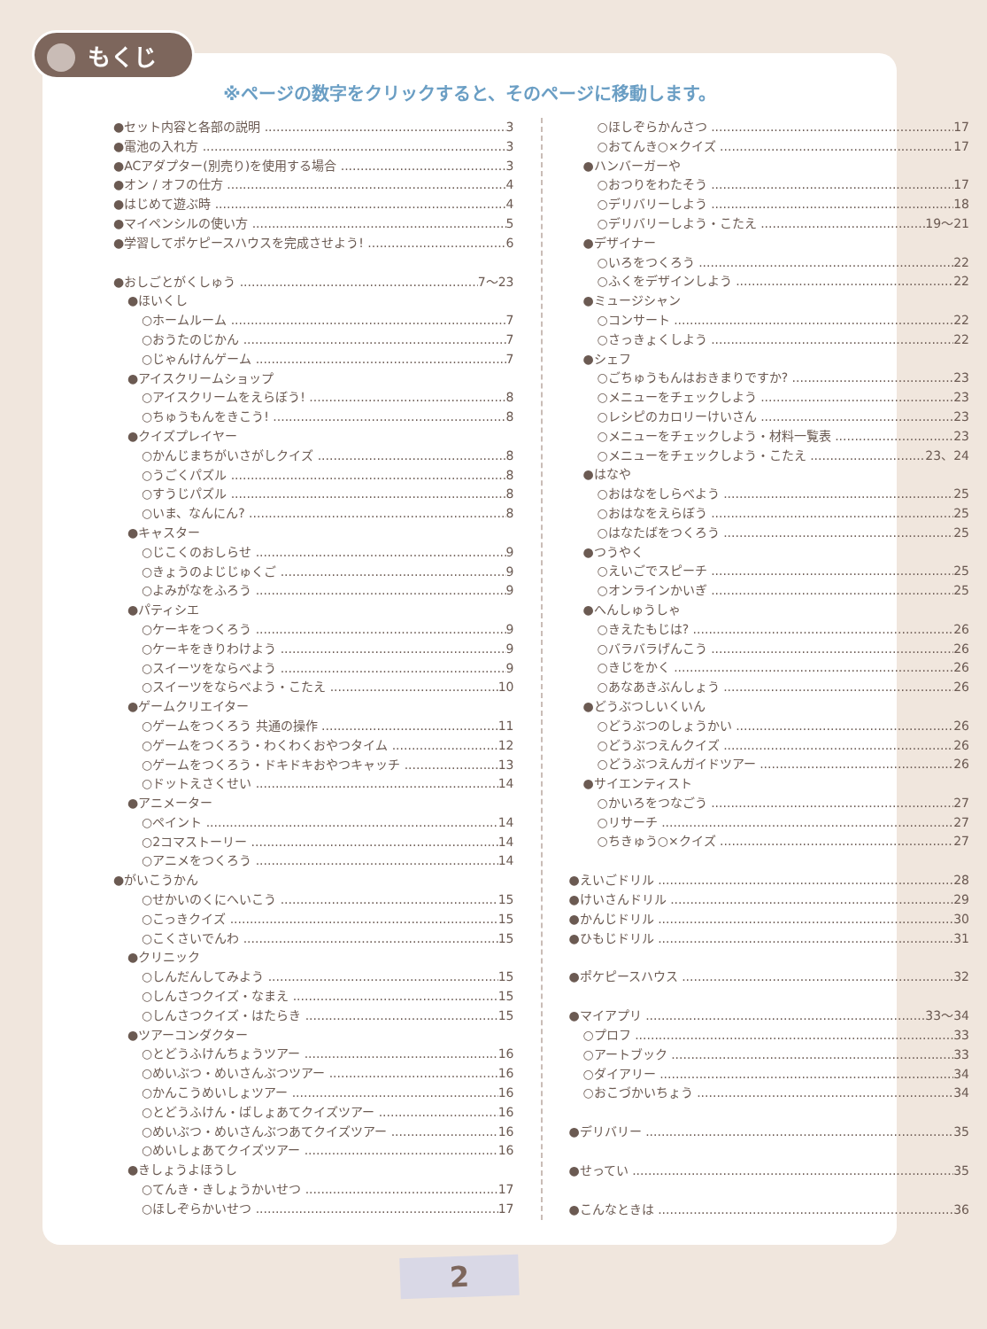※ページの数字をクリックすると、そのページに移動します。
●セット内容と各部の説明 3
●電池の入れ方 3
●ACアダプター(別売り)を使用する場合 3
●オン / オフの仕方 4
●はじめて遊ぶ時 4
●マイペンシルの使い方 5
●学習してポケピースハウスを完成させよう! 6
●おしごとがくしゅう 7〜23
●ほいくし
○ホームルーム 7
○おうたのじかん 7
○じゃんけんゲーム 7
●アイスクリームショップ
○アイスクリームをえらぼう! 8
○ちゅうもんをきこう! 8
●クイズプレイヤー
○かんじまちがいさがしクイズ 8
○うごくパズル 8
○すうじパズル 8
○いま、なんにん? 8
●キャスター
○じこくのおしらせ 9
○きょうのよじじゅくご 9
○よみがなをふろう 9
●パティシエ
○ケーキをつくろう 9
○ケーキをきりわけよう 9
○スイーツをならべよう 9
○スイーツをならべよう・こたえ 10
●ゲームクリエイター
○ゲームをつくろう 共通の操作 11
○ゲームをつくろう・わくわくおやつタイム 12
○ゲームをつくろう・ドキドキおやつキャッチ 13
○ドットえさくせい 14
●アニメーター
○ペイント 14
○2コマストーリー 14
○アニメをつくろう 14
●がいこうかん
○せかいのくにへいこう 15
○こっきクイズ 15
○こくさいでんわ 15
●クリニック
○しんだんしてみよう 15
○しんさつクイズ・なまえ 15
○しんさつクイズ・はたらき 15
●ツアーコンダクター
○とどうふけんちょうツアー 16
○めいぶつ・めいさんぶつツアー 16
○かんこうめいしょツアー 16
○とどうふけん・ばしょあてクイズツアー 16
○めいぶつ・めいさんぶつあてクイズツアー 16
○めいしょあてクイズツアー 16
●きしょうよほうし
○てんき・きしょうかいせつ 17
○ほしぞらかいせつ 17
○ほしぞらかんさつ 17
○おてんき○×クイズ 17
●ハンバーガーや
○おつりをわたそう 17
○デリバリーしよう 18
○デリバリーしよう・こたえ 19〜21
●デザイナー
○いろをつくろう 22
○ふくをデザインしよう 22
●ミュージシャン
○コンサート 22
○さっきょくしよう 22
●シェフ
○ごちゅうもんはおきまりですか? 23
○メニューをチェックしよう 23
○レシピのカロリーけいさん 23
○メニューをチェックしよう・材料一覧表 23
○メニューをチェックしよう・こたえ 23、24
●はなや
○おはなをしらべよう 25
○おはなをえらぼう 25
○はなたばをつくろう 25
●つうやく
○えいごでスピーチ 25
○オンラインかいぎ 25
●へんしゅうしゃ
○きえたもじは? 26
○バラバラげんこう 26
○きじをかく 26
○あなあきぶんしょう 26
●どうぶつしいくいん
○どうぶつのしょうかい 26
○どうぶつえんクイズ 26
○どうぶつえんガイドツアー 26
●サイエンティスト
○かいろをつなごう 27
○リサーチ 27
○ちきゅう○×クイズ 27
●えいごドリル 28
●けいさんドリル 29
●かんじドリル 30
●ひもじドリル 31
●ポケピースハウス 32
●マイアプリ 33〜34
○プロフ 33
○アートブック 33
○ダイアリー 34
○おこづかいちょう 34
●デリバリー 35
●せってい 35
●こんなときは 36
もくじ
2